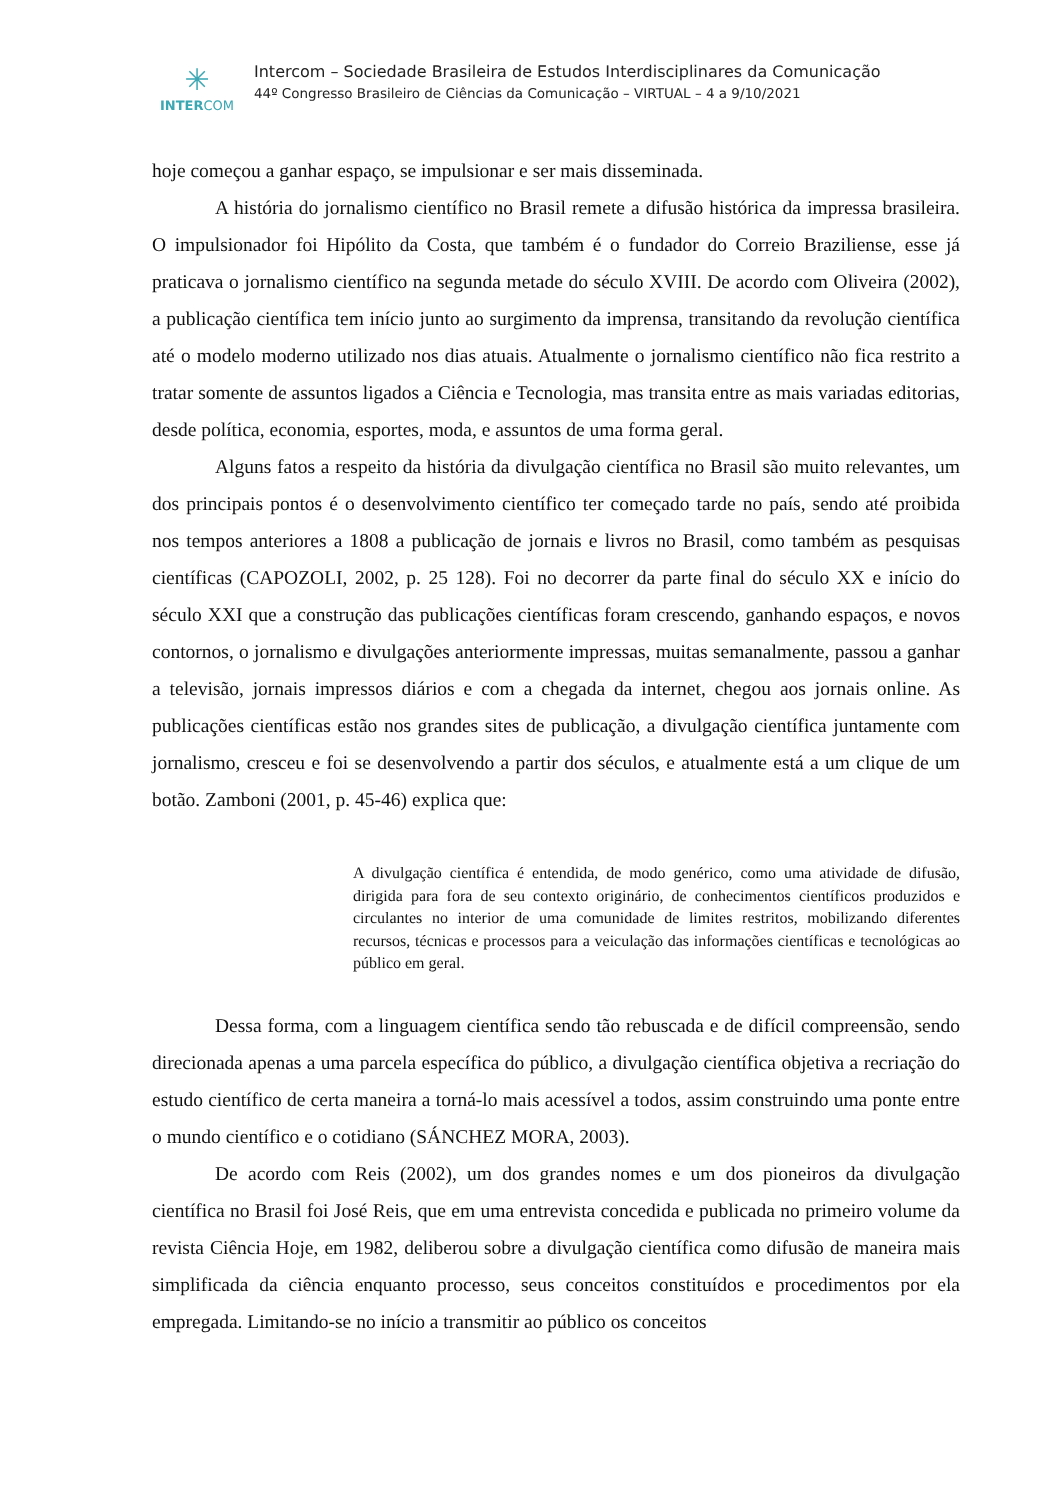✳
INTERCOM
Intercom – Sociedade Brasileira de Estudos Interdisciplinares da Comunicação
44º Congresso Brasileiro de Ciências da Comunicação – VIRTUAL – 4 a 9/10/2021
hoje começou a ganhar espaço, se impulsionar e ser mais disseminada.
A história do jornalismo científico no Brasil remete a difusão histórica da impressa brasileira. O impulsionador foi Hipólito da Costa, que também é o fundador do Correio Braziliense, esse já praticava o jornalismo científico na segunda metade do século XVIII. De acordo com Oliveira (2002), a publicação científica tem início junto ao surgimento da imprensa, transitando da revolução científica até o modelo moderno utilizado nos dias atuais. Atualmente o jornalismo científico não fica restrito a tratar somente de assuntos ligados a Ciência e Tecnologia, mas transita entre as mais variadas editorias, desde política, economia, esportes, moda, e assuntos de uma forma geral.
Alguns fatos a respeito da história da divulgação científica no Brasil são muito relevantes, um dos principais pontos é o desenvolvimento científico ter começado tarde no país, sendo até proibida nos tempos anteriores a 1808 a publicação de jornais e livros no Brasil, como também as pesquisas científicas (CAPOZOLI, 2002, p. 25 128). Foi no decorrer da parte final do século XX e início do século XXI que a construção das publicações científicas foram crescendo, ganhando espaços, e novos contornos, o jornalismo e divulgações anteriormente impressas, muitas semanalmente, passou a ganhar a televisão, jornais impressos diários e com a chegada da internet, chegou aos jornais online. As publicações científicas estão nos grandes sites de publicação, a divulgação científica juntamente com jornalismo, cresceu e foi se desenvolvendo a partir dos séculos, e atualmente está a um clique de um botão. Zamboni (2001, p. 45-46) explica que:
A divulgação científica é entendida, de modo genérico, como uma atividade de difusão, dirigida para fora de seu contexto originário, de conhecimentos científicos produzidos e circulantes no interior de uma comunidade de limites restritos, mobilizando diferentes recursos, técnicas e processos para a veiculação das informações científicas e tecnológicas ao público em geral.
Dessa forma, com a linguagem científica sendo tão rebuscada e de difícil compreensão, sendo direcionada apenas a uma parcela específica do público, a divulgação científica objetiva a recriação do estudo científico de certa maneira a torná-lo mais acessível a todos, assim construindo uma ponte entre o mundo científico e o cotidiano (SÁNCHEZ MORA, 2003).
De acordo com Reis (2002), um dos grandes nomes e um dos pioneiros da divulgação científica no Brasil foi José Reis, que em uma entrevista concedida e publicada no primeiro volume da revista Ciência Hoje, em 1982, deliberou sobre a divulgação científica como difusão de maneira mais simplificada da ciência enquanto processo, seus conceitos constituídos e procedimentos por ela empregada. Limitando-se no início a transmitir ao público os conceitos